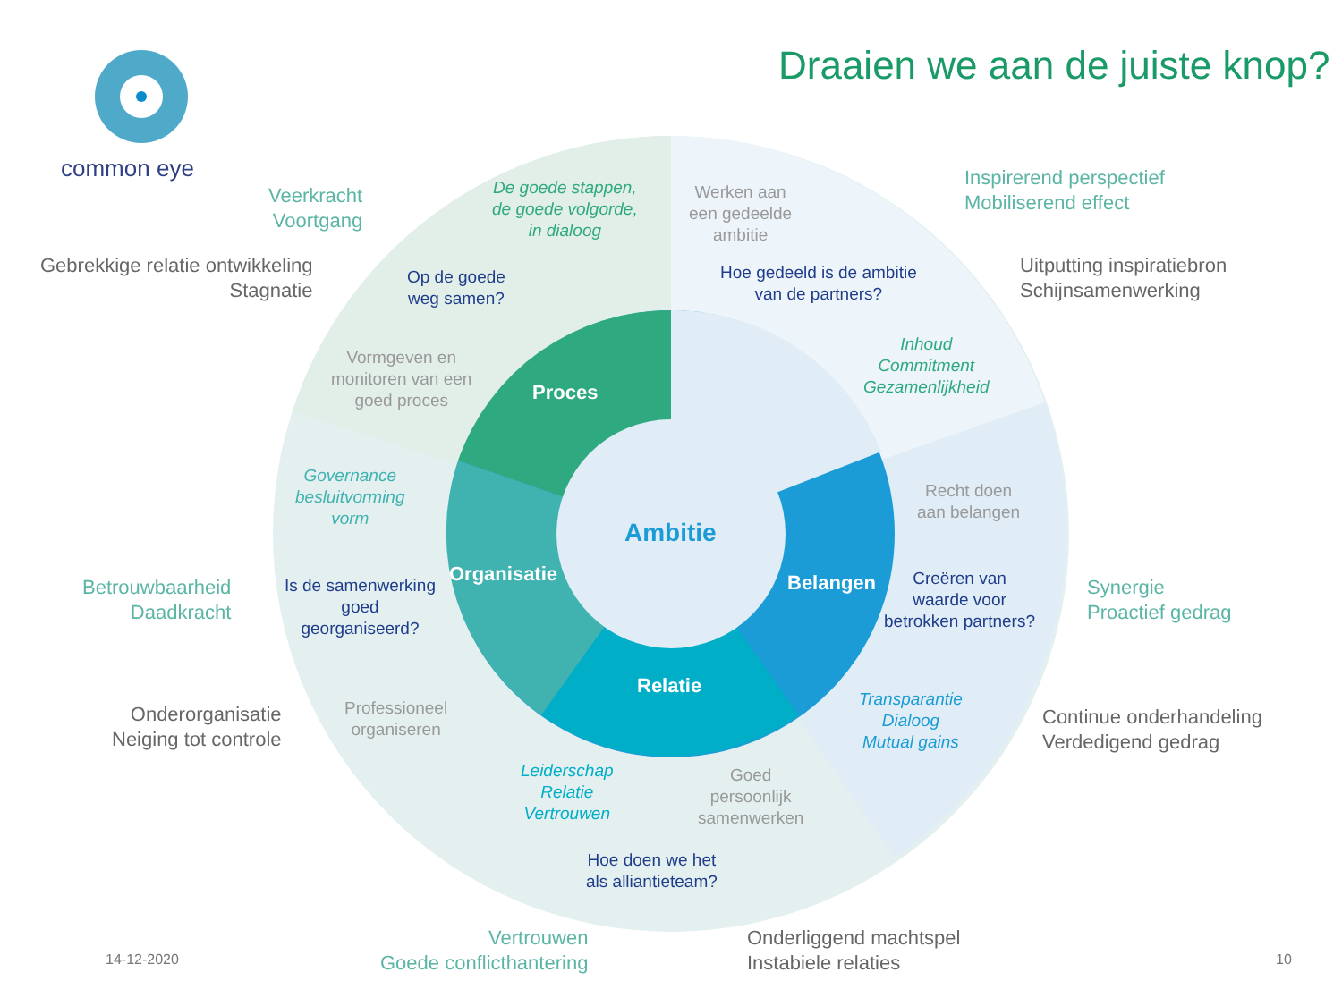common eye
Draaien we aan de juiste knop?
Veerkracht
Voortgang
Gebrekkige relatie ontwikkeling
Stagnatie
De goede stappen,
de goede volgorde,
in dialoog
Werken aan
een gedeelde
ambitie
Inspirerend perspectief
Mobiliserend effect
Uitputting inspiratiebron
Schijnsamenwerking
Op de goede
weg samen?
Hoe gedeeld is de ambitie
van de partners?
Inhoud
Commitment
Gezamenlijkheid
Vormgeven en
monitoren van een
goed proces
Proces
Governance
besluitvorming
vorm
Ambitie
Recht doen
aan belangen
Organisatie Belangen
Creëren van
waarde voor
betrokken partners?
Betrouwbaarheid
Daadkracht
Synergie
Proactief gedrag
Is de samenwerking
goed
georganiseerd?
Relatie
Transparantie
Dialoog
Mutual gains
Onderorganisatie
Neiging tot controle
Professioneel
organiseren
Continue onderhandeling
Verdedigend gedrag
Leiderschap
Relatie
Vertrouwen
Goed
persoonlijk
samenwerken
Hoe doen we het
als alliantieteam?
Vertrouwen
Goede conflicthantering
Onderliggend machtspel
Instabiele relaties
14-12-2020 10